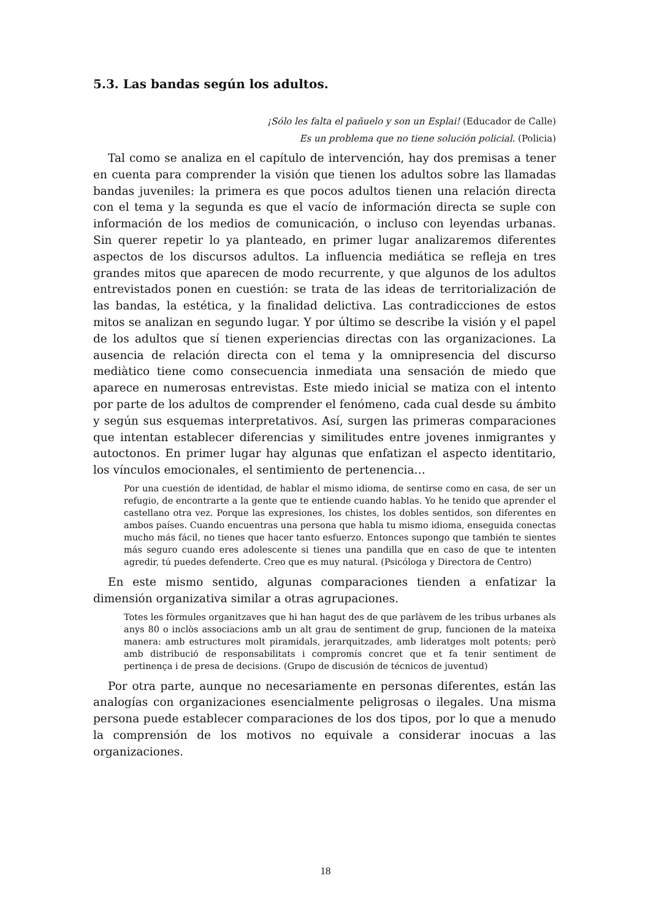5.3. Las bandas según los adultos.
¡Sólo les falta el pañuelo y son un Esplai! (Educador de Calle)
Es un problema que no tiene solución policial. (Policia)
Tal como se analiza en el capítulo de intervención, hay dos premisas a tener en cuenta para comprender la visión que tienen los adultos sobre las llamadas bandas juveniles: la primera es que pocos adultos tienen una relación directa con el tema y la segunda es que el vacío de información directa se suple con información de los medios de comunicación, o incluso con leyendas urbanas. Sin querer repetir lo ya planteado, en primer lugar analizaremos diferentes aspectos de los discursos adultos. La influencia mediática se refleja en tres grandes mitos que aparecen de modo recurrente, y que algunos de los adultos entrevistados ponen en cuestión: se trata de las ideas de territorialización de las bandas, la estética, y la finalidad delictiva. Las contradicciones de estos mitos se analizan en segundo lugar. Y por último se describe la visión y el papel de los adultos que sí tienen experiencias directas con las organizaciones. La ausencia de relación directa con el tema y la omnipresencia del discurso mediàtico tiene como consecuencia inmediata una sensación de miedo que aparece en numerosas entrevistas. Este miedo inicial se matiza con el intento por parte de los adultos de comprender el fenómeno, cada cual desde su ámbito y según sus esquemas interpretativos. Así, surgen las primeras comparaciones que intentan establecer diferencias y similitudes entre jovenes inmigrantes y autoctonos. En primer lugar hay algunas que enfatizan el aspecto identitario, los vínculos emocionales, el sentimiento de pertenencia…
Por una cuestión de identidad, de hablar el mismo idioma, de sentirse como en casa, de ser un refugio, de encontrarte a la gente que te entiende cuando hablas. Yo he tenido que aprender el castellano otra vez. Porque las expresiones, los chistes, los dobles sentidos, son diferentes en ambos países. Cuando encuentras una persona que habla tu mismo idioma, enseguida conectas mucho más fácil, no tienes que hacer tanto esfuerzo. Entonces supongo que también te sientes más seguro cuando eres adolescente si tienes una pandilla que en caso de que te intenten agredir, tú puedes defenderte. Creo que es muy natural. (Psicóloga y Directora de Centro)
En este mismo sentido, algunas comparaciones tienden a enfatizar la dimensión organizativa similar a otras agrupaciones.
Totes les fòrmules organitzaves que hi han hagut des de que parlàvem de les tribus urbanes als anys 80 o inclòs associacions amb un alt grau de sentiment de grup, funcionen de la mateixa manera: amb estructures molt piramidals, jerarquitzades, amb lideratges molt potents; però amb distribució de responsabilitats i compromís concret que et fa tenir sentiment de pertinença i de presa de decisions. (Grupo de discusión de técnicos de juventud)
Por otra parte, aunque no necesariamente en personas diferentes, están las analogías con organizaciones esencialmente peligrosas o ilegales. Una misma persona puede establecer comparaciones de los dos tipos, por lo que a menudo la comprensión de los motivos no equivale a considerar inocuas a las organizaciones.
18